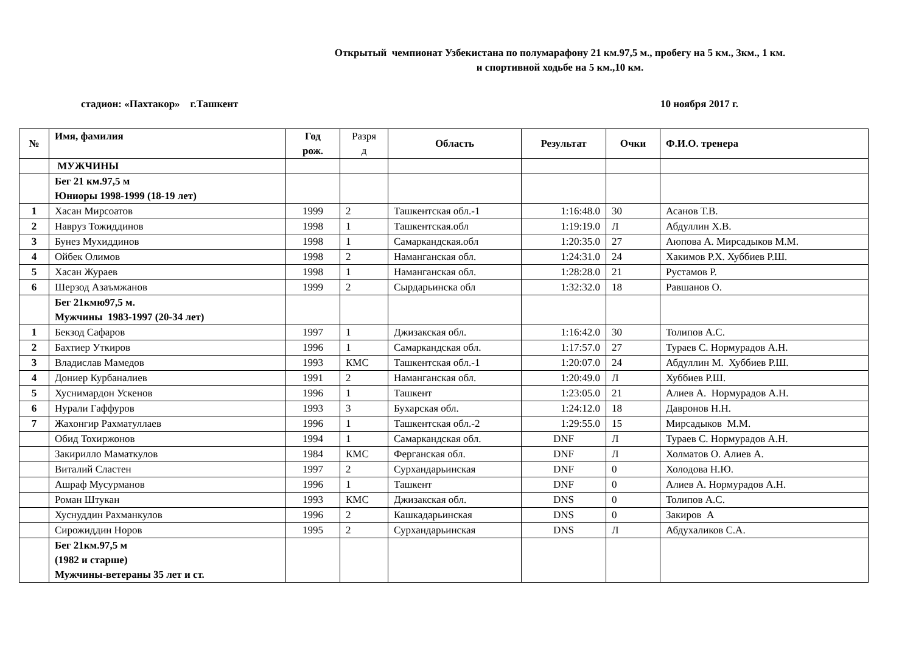Открытый чемпионат Узбекистана по полумарафону 21 км.97,5 м., пробегу на 5 км., 3км., 1 км.
и спортивной ходьбе на 5 км.,10 км.
стадион: «Пахтакор» г.Ташкент 10 ноября 2017 г.
| № | Имя, фамилия | Год рож. | Разря д | Область | Результат | Очки | Ф.И.О. тренера |
| --- | --- | --- | --- | --- | --- | --- | --- |
| | МУЖЧИНЫ | | | | | | |
| | Бег 21 км.97,5 м Юниоры 1998-1999 (18-19 лет) | | | | | | |
| 1 | Хасан Мирсоатов | 1999 | 2 | Ташкентская обл.-1 | 1:16:48.0 | 30 | Асанов Т.В. |
| 2 | Навруз Тожиддинов | 1998 | 1 | Ташкентская.обл | 1:19:19.0 | Л | Абдуллин Х.В. |
| 3 | Бунез Мухиддинов | 1998 | 1 | Самаркандская.обл | 1:20:35.0 | 27 | Аюпова А. Мирсадыков М.М. |
| 4 | Ойбек Олимов | 1998 | 2 | Наманганская обл. | 1:24:31.0 | 24 | Хакимов Р.Х. Хуббиев Р.Ш. |
| 5 | Хасан Жураев | 1998 | 1 | Наманганская обл. | 1:28:28.0 | 21 | Рустамов Р. |
| 6 | Шерзод Азаъмжанов | 1999 | 2 | Сырдарьинска обл | 1:32:32.0 | 18 | Равшанов О. |
| | Бег 21кмю97,5 м. Мужчины 1983-1997 (20-34 лет) | | | | | | |
| 1 | Бекзод Сафаров | 1997 | 1 | Джизакская обл. | 1:16:42.0 | 30 | Толипов А.С. |
| 2 | Бахтиер Уткиров | 1996 | 1 | Самаркандская обл. | 1:17:57.0 | 27 | Тураев С. Нормурадов А.Н. |
| 3 | Владислав Мамедов | 1993 | КМС | Ташкентская обл.-1 | 1:20:07.0 | 24 | Абдуллин М. Хуббиев Р.Ш. |
| 4 | Дониер Курбаналиев | 1991 | 2 | Наманганская обл. | 1:20:49.0 | Л | Хуббиев Р.Ш. |
| 5 | Хуснимардон Ускенов | 1996 | 1 | Ташкент | 1:23:05.0 | 21 | Алиев А. Нормурадов А.Н. |
| 6 | Нурали Гаффуров | 1993 | 3 | Бухарская обл. | 1:24:12.0 | 18 | Давронов Н.Н. |
| 7 | Жахонгир Рахматуллаев | 1996 | 1 | Ташкентская обл.-2 | 1:29:55.0 | 15 | Мирсадыков М.М. |
| | Обид Тохиржонов | 1994 | 1 | Самаркандская обл. | DNF | Л | Тураев С. Нормурадов А.Н. |
| | Закирилло Маматкулов | 1984 | КМС | Ферганская обл. | DNF | Л | Холматов О. Алиев А. |
| | Виталий Сластен | 1997 | 2 | Сурхандарьинская | DNF | 0 | Холодова Н.Ю. |
| | Ашраф Мусурманов | 1996 | 1 | Ташкент | DNF | 0 | Алиев А. Нормурадов А.Н. |
| | Роман Штукан | 1993 | КМС | Джизакская обл. | DNS | 0 | Толипов А.С. |
| | Хуснуддин Рахманкулов | 1996 | 2 | Кашкадарьинская | DNS | 0 | Закиров А |
| | Сирожиддин Норов | 1995 | 2 | Сурхандарьинская | DNS | Л | Абдухаликов С.А. |
| | Бег 21км.97,5 м (1982 и старше) Мужчины-ветераны 35 лет и ст. | | | | | | |